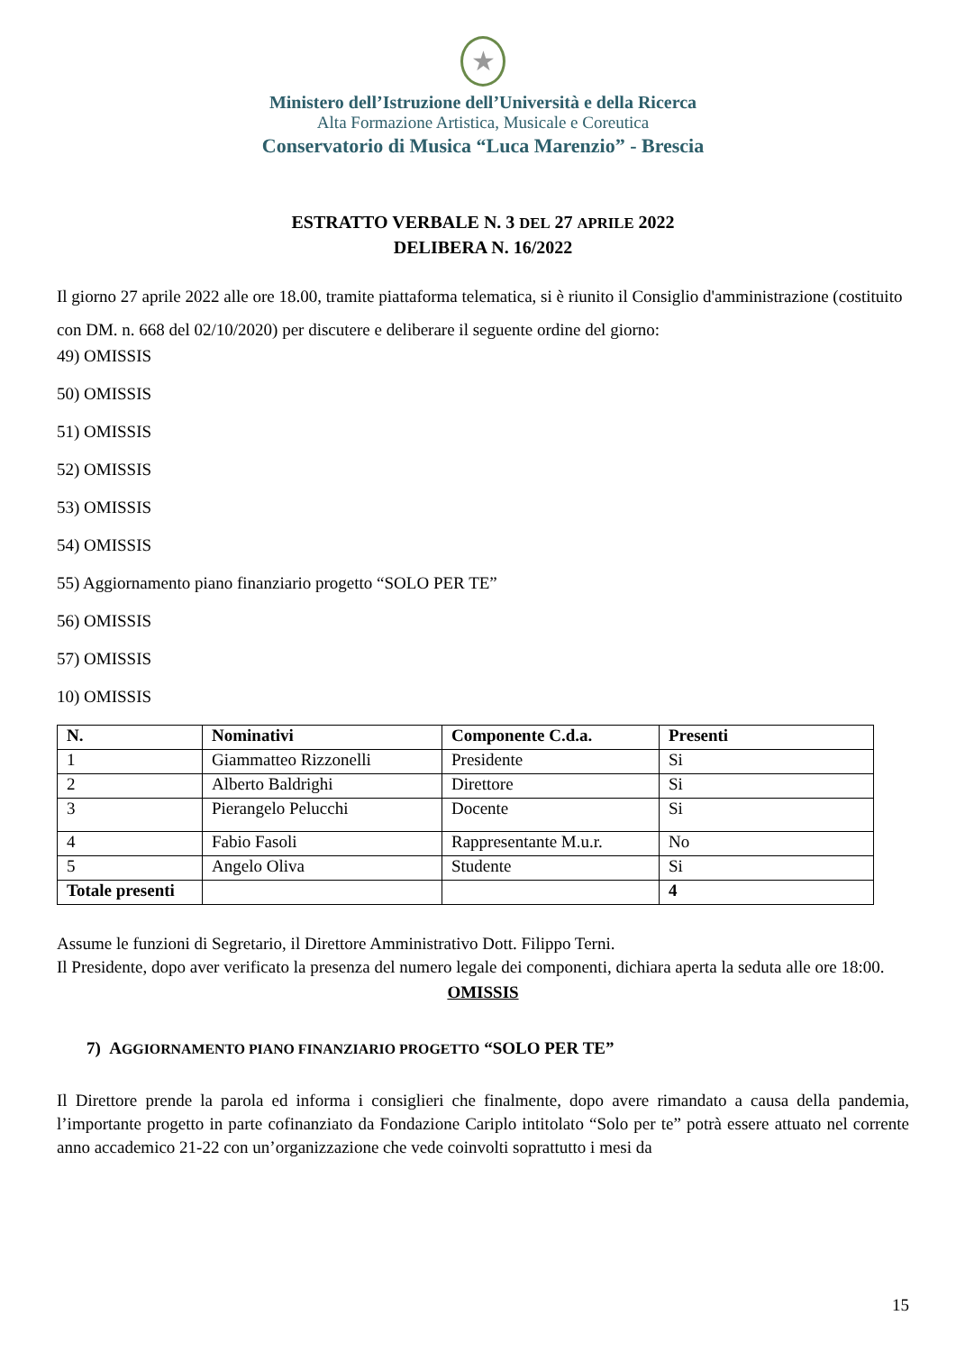★
Ministero dell’Istruzione dell’Università e della Ricerca
Alta Formazione Artistica, Musicale e Coreutica
Conservatorio di Musica “Luca Marenzio” - Brescia
ESTRATTO VERBALE N. 3 DEL 27 APRILE 2022
DELIBERA N. 16/2022
Il giorno 27 aprile 2022 alle ore 18.00, tramite piattaforma telematica, si è riunito il Consiglio d'amministrazione (costituito con DM. n. 668 del 02/10/2020) per discutere e deliberare il seguente ordine del giorno:
49) OMISSIS
50) OMISSIS
51) OMISSIS
52) OMISSIS
53) OMISSIS
54) OMISSIS
55) Aggiornamento piano finanziario progetto “SOLO PER TE”
56) OMISSIS
57) OMISSIS
10) OMISSIS
| N. | Nominativi | Componente C.d.a. | Presenti |
| --- | --- | --- | --- |
| 1 | Giammatteo Rizzonelli | Presidente | Si |
| 2 | Alberto Baldrighi | Direttore | Si |
| 3 | Pierangelo Pelucchi | Docente | Si |
| 4 | Fabio Fasoli | Rappresentante M.u.r. | No |
| 5 | Angelo Oliva | Studente | Si |
| Totale presenti | | | 4 |
Assume le funzioni di Segretario, il Direttore Amministrativo Dott. Filippo Terni.
Il Presidente, dopo aver verificato la presenza del numero legale dei componenti, dichiara aperta la seduta alle ore 18:00.
OMISSIS
7) AGGIORNAMENTO PIANO FINANZIARIO PROGETTO “SOLO PER TE”
Il Direttore prende la parola ed informa i consiglieri che finalmente, dopo avere rimandato a causa della pandemia, l’importante progetto in parte cofinanziato da Fondazione Cariplo intitolato “Solo per te” potrà essere attuato nel corrente anno accademico 21-22 con un’organizzazione che vede coinvolti soprattutto i mesi da
15